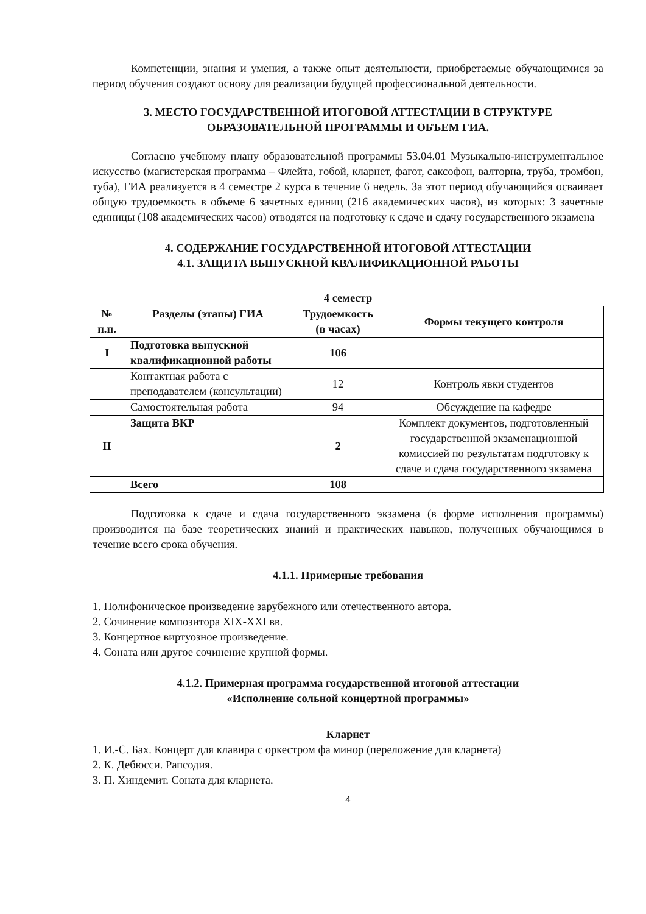Компетенции, знания и умения, а также опыт деятельности, приобретаемые обучающимися за период обучения создают основу для реализации будущей профессиональной деятельности.
3. МЕСТО ГОСУДАРСТВЕННОЙ ИТОГОВОЙ АТТЕСТАЦИИ В СТРУКТУРЕ ОБРАЗОВАТЕЛЬНОЙ ПРОГРАММЫ И ОБЪЕМ ГИА.
Согласно учебному плану образовательной программы 53.04.01 Музыкально-инструментальное искусство (магистерская программа – Флейта, гобой, кларнет, фагот, саксофон, валторна, труба, тромбон, туба), ГИА реализуется в 4 семестре 2 курса в течение 6 недель. За этот период обучающийся осваивает общую трудоемкость в объеме 6 зачетных единиц (216 академических часов), из которых: 3 зачетные единицы (108 академических часов) отводятся на подготовку к сдаче и сдачу государственного экзамена
4. СОДЕРЖАНИЕ ГОСУДАРСТВЕННОЙ ИТОГОВОЙ АТТЕСТАЦИИ
4.1. ЗАЩИТА ВЫПУСКНОЙ КВАЛИФИКАЦИОННОЙ РАБОТЫ
4 семестр
| № п.п. | Разделы (этапы) ГИА | Трудоемкость (в часах) | Формы текущего контроля |
| --- | --- | --- | --- |
| I | Подготовка выпускной квалификационной работы | 106 | |
| | Контактная работа с преподавателем (консультации) | 12 | Контроль явки студентов |
| | Самостоятельная работа | 94 | Обсуждение на кафедре |
| II | Защита ВКР | 2 | Комплект документов, подготовленный государственной экзаменационной комиссией по результатам подготовку к сдаче и сдача государственного экзамена |
| | Всего | 108 | |
Подготовка к сдаче и сдача государственного экзамена (в форме исполнения программы) производится на базе теоретических знаний и практических навыков, полученных обучающимся в течение всего срока обучения.
4.1.1. Примерные требования
1. Полифоническое произведение зарубежного или отечественного автора.
2. Сочинение композитора XIX-XXI вв.
3. Концертное виртуозное произведение.
4. Соната или другое сочинение крупной формы.
4.1.2. Примерная программа государственной итоговой аттестации
«Исполнение сольной концертной программы»
Кларнет
1. И.-С. Бах. Концерт для клавира с оркестром фа минор (переложение для кларнета)
2. К. Дебюсси. Рапсодия.
3. П. Хиндемит. Соната для кларнета.
4